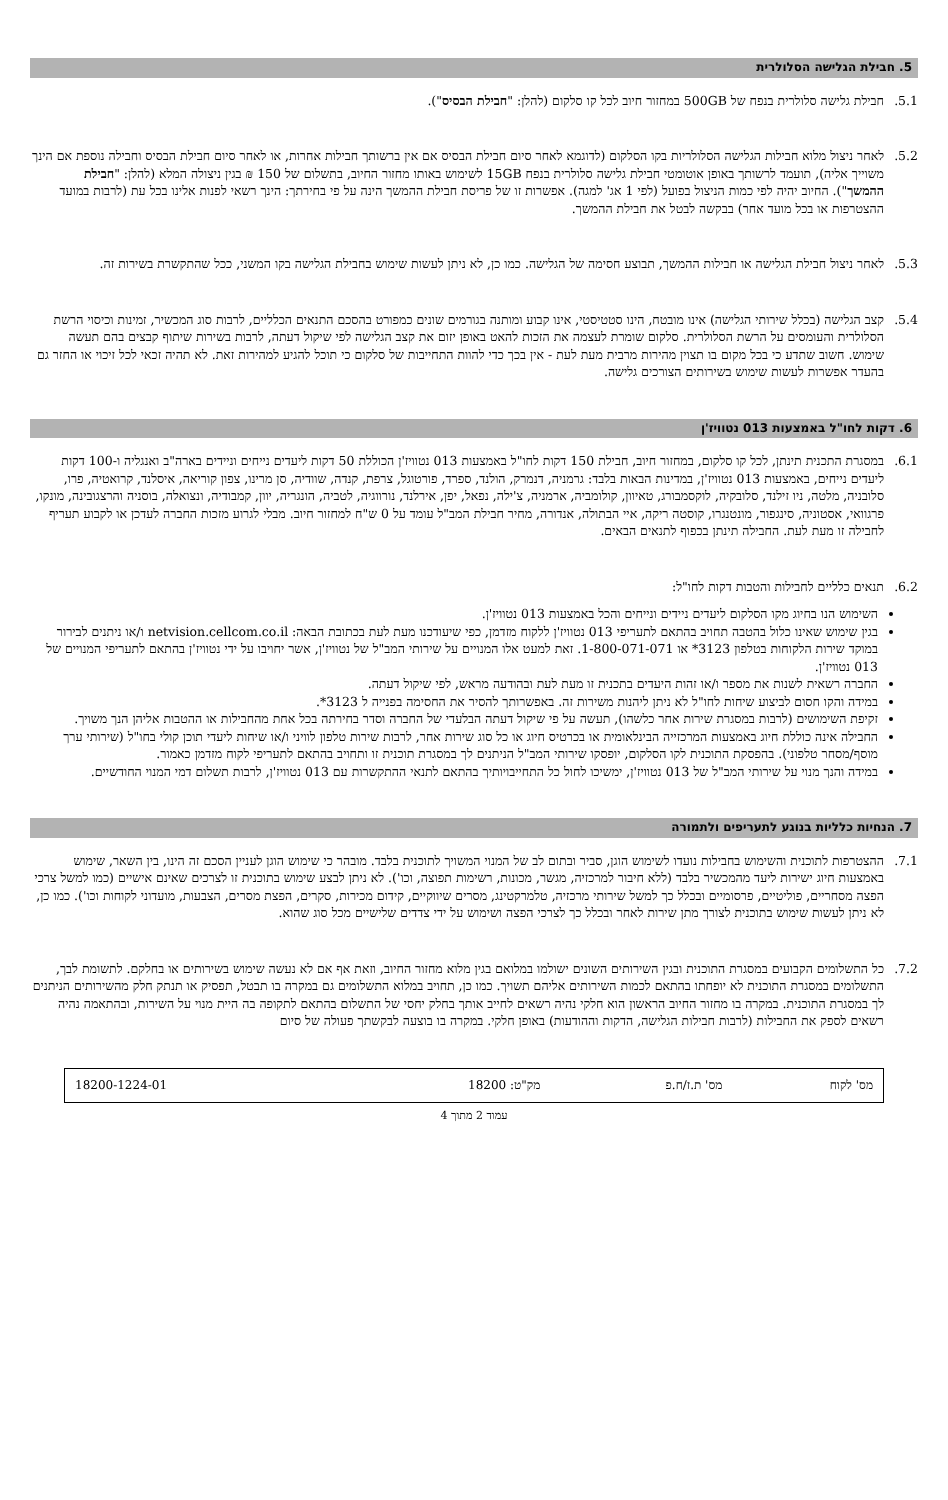5. חבילת הגלישה הסלולרית
5.1. חבילת גלישה סלולרית בנפח של 500GB במחזור חיוב לכל קו סלקום (להלן: "חבילת הבסיס").
5.2. לאחר ניצול מלוא חבילות הגלישה הסלולריות בקו הסלקום (לדוגמא לאחר סיום חבילת הבסיס אם אין ברשותך חבילות אחרות, או לאחר סיום חבילת הבסיס וחבילה נוספת אם הינך משוייך אליה), תועמד לרשותך באופן אוטומטי חבילת גלישה סלולרית בנפח 15GB לשימוש באותו מחזור החיוב, בתשלום של 150 ₪ בגין ניצולה המלא (להלן: "חבילת ההמשך"). החיוב יהיה לפי כמות הניצול בפועל (לפי 1 אג' למגה). אפשרות זו של פריסת חבילת ההמשך הינה על פי בחירתך: הינך רשאי לפנות אלינו בכל עת (לרבות במועד ההצטרפות או בכל מועד אחר) בבקשה לבטל את חבילת ההמשך.
5.3. לאחר ניצול חבילת הגלישה או חבילות ההמשך, תבוצע חסימה של הגלישה. כמו כן, לא ניתן לעשות שימוש בחבילת הגלישה בקו המשני, ככל שהתקשרת בשירות זה.
5.4. קצב הגלישה (בכלל שירותי הגלישה) אינו מובטח, הינו סטטיסטי, אינו קבוע ומותנה בגורמים שונים כמפורט בהסכם התנאים הכלליים, לרבות סוג המכשיר, זמינות וכיסוי הרשת הסלולרית והעומסים על הרשת הסלולרית. סלקום שומרת לעצמה את הזכות להאט באופן יזום את קצב הגלישה לפי שיקול דעתה, לרבות בשירות שיתוף קבצים בהם תעשה שימוש. חשוב שתדע כי בכל מקום בו תצוין מהירות מרבית מעת לעת - אין בכך כדי להוות התחייבות של סלקום כי תוכל להגיע למהירות זאת. לא תהיה זכאי לכל זיכוי או החזר גם בהעדר אפשרות לעשות שימוש בשירותים הצורכים גלישה.
6. דקות לחו"ל באמצעות 013 נטוויז'ן
6.1. במסגרת התכנית תינתן, לכל קו סלקום, במחזור חיוב, חבילת 150 דקות לחו"ל באמצעות 013 נטוויז'ן הכוללת 50 דקות ליעדים נייחים וניידים בארה"ב ואנגליה ו-100 דקות ליעדים נייחים, באמצעות 013 נטוויז'ן, במדינות הבאות בלבד: גרמניה, דנמרק, הולנד, ספרד, פורטוגל, צרפת, קנדה, שוודיה, סן מרינו, צפון קוריאה, איסלנד, קרואטיה, פרו, סלובניה, מלטה, ניו זילנד, סלובקיה, לוקסמבורג, טאיוון, קולומביה, ארמניה, צ'ילה, נפאל, יפן, אירלנד, נורווגיה, לטביה, הונגריה, יוון, קמבודיה, ונצואלה, בוסניה והרצגובינה, מונקו, פרגוואי, אסטוניה, סינגפור, מונטנגרו, קוסטה ריקה, איי הבתולה, אנדורה, מחיר חבילת המב"ל עומד על 0 ש"ח למחזור חיוב. מבלי לגרוע מזכות החברה לעדכן או לקבוע תעריף לחבילה זו מעת לעת. החבילה תינתן בכפוף לתנאים הבאים.
6.2. תנאים כלליים לחבילות והטבות דקות לחו"ל:
השימוש הנו בחיוג מקו הסלקום ליעדים ניידים ונייחים והכל באמצעות 013 נטוויז'ן.
בגין שימוש שאינו כלול בהטבה תחויב בהתאם לתעריפי 013 נטוויז'ן ללקוח מזדמן, כפי שיעודכנו מעת לעת בכתובת הבאה: netvision.cellcom.co.il ו/או ניתנים לבירור במוקד שירות הלקוחות בטלפון 3123* או 1-800-071-071. זאת למעט אלו המנויים על שירותי המב"ל של נטוויז'ן, אשר יחויבו על ידי נטוויז'ן בהתאם לתעריפי המנויים של 013 נטוויז'ן.
החברה רשאית לשנות את מספר ו/או זהות היעדים בתכנית זו מעת לעת ובהודעה מראש, לפי שיקול דעתה.
במידה והקו חסום לביצוע שיחות לחו"ל לא ניתן ליהנות משירות זה. באפשרותך להסיר את החסימה בפנייה ל 3123*.
זקיפת השימושים (לרבות במסגרת שירות אחר כלשהו), תעשה על פי שיקול דעתה הבלעדי של החברה וסדר בחירתה בכל אחת מהחבילות או ההטבות אליהן הנך משויך.
החבילה אינה כוללת חיוג באמצעות המרכזייה הבינלאומית או בכרטיס חיוג או כל סוג שירות אחר, לרבות שירות טלפון לוויני ו/או שיחות ליעדי תוכן קולי בחו"ל (שירותי ערך מוסף/מסחר טלפוני). בהפסקת התוכנית לקו הסלקום, יופסקו שירותי המב"ל הניתנים לך במסגרת תוכנית זו ותחויב בהתאם לתעריפי לקוח מזדמן כאמור.
במידה והנך מנוי על שירותי המב"ל של 013 נטוויז'ן, ימשיכו לחול כל התחייבויותיך בהתאם לתנאי ההתקשרות עם 013 נטוויז'ן, לרבות תשלום דמי המנוי החודשיים.
7. הנחיות כלליות בנוגע לתעריפים ולתמורה
7.1. ההצטרפות לתוכנית והשימוש בחבילות נועדו לשימוש הוגן, סביר ובתום לב של המנוי המשויך לתוכנית בלבד. מובהר כי שימוש הוגן לעניין הסכם זה הינו, בין השאר, שימוש באמצעות חיוג ישירות ליעד מהמכשיר בלבד (ללא חיבור למרכזיה, מגשר, מכונות, רשימות תפוצה, וכו'). לא ניתן לבצע שימוש בתוכנית זו לצרכים שאינם אישיים (כמו למשל צרכי הפצה מסחריים, פוליטיים, פרסומיים ובכלל כך למשל שירותי מרכזיה, טלמרקטינג, מסרים שיווקיים, קידום מכירות, סקרים, הפצת מסרים, הצבעות, מועדוני לקוחות וכו'). כמו כן, לא ניתן לעשות שימוש בתוכנית לצורך מתן שירות לאחר ובכלל כך לצרכי הפצה ושימוש על ידי צדדים שלישיים מכל סוג שהוא.
7.2. כל התשלומים הקבועים במסגרת התוכנית ובגין השירותים השונים ישולמו במלואם בגין מלוא מחזור החיוב, וזאת אף אם לא נעשה שימוש בשירותים או בחלקם. לתשומת לבך, התשלומים במסגרת התוכנית לא יופחתו בהתאם לכמות השירותים אליהם תשויך. כמו כן, תחויב במלוא התשלומים גם במקרה בו תבטל, תפסיק או תנתק חלק מהשירותים הניתנים לך במסגרת התוכנית. במקרה בו מחזור החיוב הראשון הוא חלקי נהיה רשאים לחייב אותך בחלק יחסי של התשלום בהתאם לתקופה בה היית מנוי על השירות, ובהתאמה נהיה רשאים לספק את החבילות (לרבות חבילות הגלישה, הדקות וההודעות) באופן חלקי. במקרה בו בוצעה לבקשתך פעולה של סיום
| מס' לקוח | מס' ת.ז/ח.פ | מק"ט: 18200 | 18200-1224-01 |
עמוד 2 מתוך 4